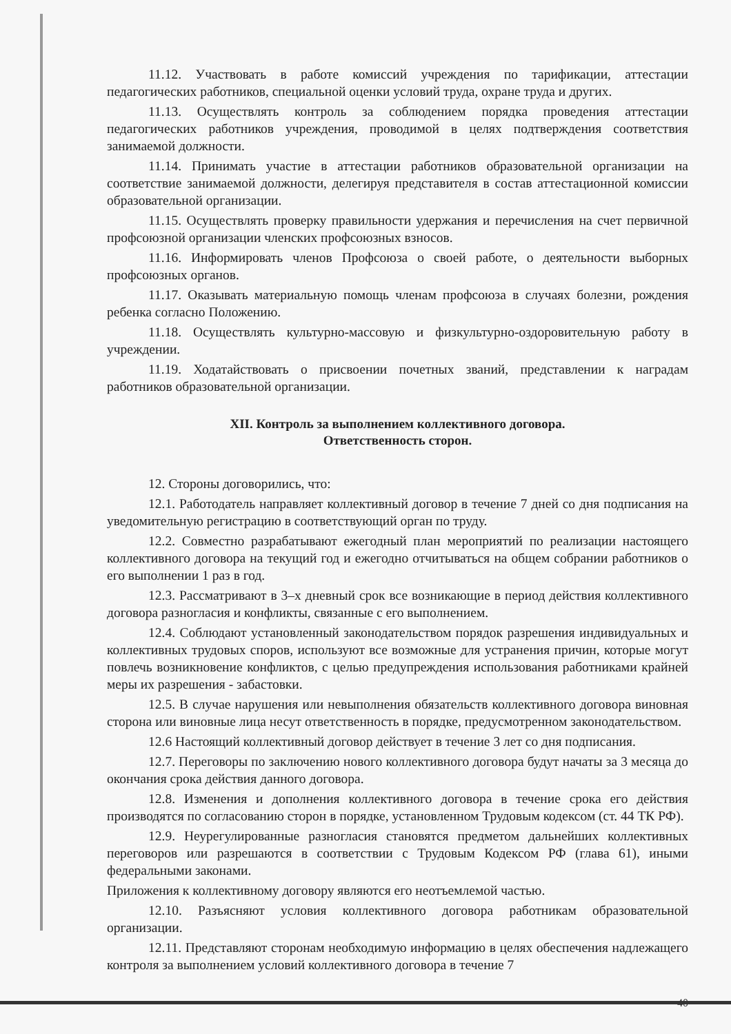11.12. Участвовать в работе комиссий учреждения по тарификации, аттестации педагогических работников, специальной оценки условий труда, охране труда и других.
11.13. Осуществлять контроль за соблюдением порядка проведения аттестации педагогических работников учреждения, проводимой в целях подтверждения соответствия занимаемой должности.
11.14. Принимать участие в аттестации работников образовательной организации на соответствие занимаемой должности, делегируя представителя в состав аттестационной комиссии образовательной организации.
11.15. Осуществлять проверку правильности удержания и перечисления на счет первичной профсоюзной организации членских профсоюзных взносов.
11.16. Информировать членов Профсоюза о своей работе, о деятельности выборных профсоюзных органов.
11.17. Оказывать материальную помощь членам профсоюза в случаях болезни, рождения ребенка согласно Положению.
11.18. Осуществлять культурно-массовую и физкультурно-оздоровительную работу в учреждении.
11.19. Ходатайствовать о присвоении почетных званий, представлении к наградам работников образовательной организации.
XII. Контроль за выполнением коллективного договора.
Ответственность сторон.
12. Стороны договорились, что:
12.1. Работодатель направляет коллективный договор в течение 7 дней со дня подписания на уведомительную регистрацию в соответствующий орган по труду.
12.2. Совместно разрабатывают ежегодный план мероприятий по реализации настоящего коллективного договора на текущий год и ежегодно отчитываться на общем собрании работников о его выполнении 1 раз в год.
12.3. Рассматривают в 3–х дневный срок все возникающие в период действия коллективного договора разногласия и конфликты, связанные с его выполнением.
12.4. Соблюдают установленный законодательством порядок разрешения индивидуальных и коллективных трудовых споров, используют все возможные для устранения причин, которые могут повлечь возникновение конфликтов, с целью предупреждения использования работниками крайней меры их разрешения - забастовки.
12.5. В случае нарушения или невыполнения обязательств коллективного договора виновная сторона или виновные лица несут ответственность в порядке, предусмотренном законодательством.
12.6 Настоящий коллективный договор действует в течение 3 лет со дня подписания.
12.7. Переговоры по заключению нового коллективного договора будут начаты за 3 месяца до окончания срока действия данного договора.
12.8. Изменения и дополнения коллективного договора в течение срока его действия производятся по согласованию сторон в порядке, установленном Трудовым кодексом (ст. 44 ТК РФ).
12.9. Неурегулированные разногласия становятся предметом дальнейших коллективных переговоров или разрешаются в соответствии с Трудовым Кодексом РФ (глава 61), иными федеральными законами.
Приложения к коллективному договору являются его неотъемлемой частью.
12.10. Разъясняют условия коллективного договора работникам образовательной организации.
12.11. Представляют сторонам необходимую информацию в целях обеспечения надлежащего контроля за выполнением условий коллективного договора в течение 7
40